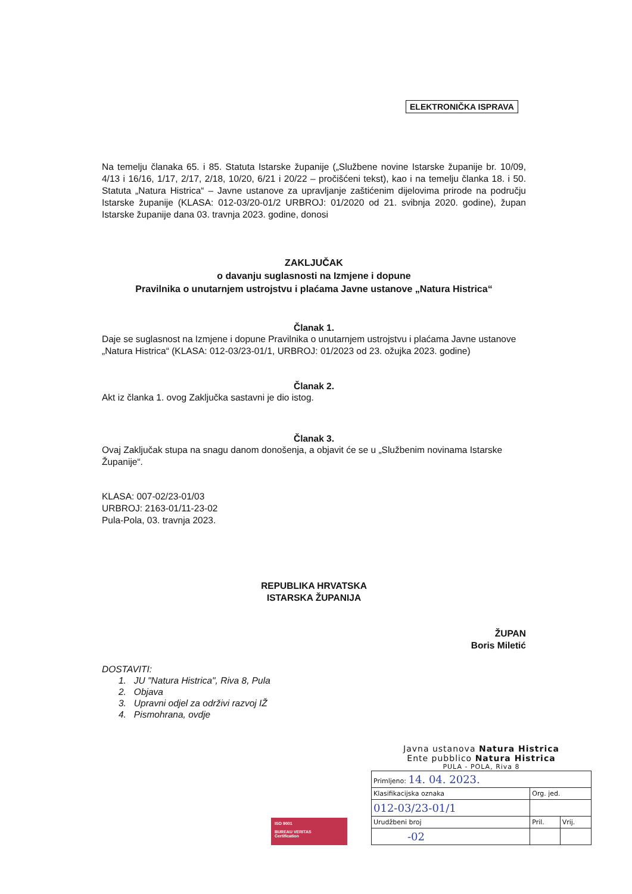ELEKTRONIČKA ISPRAVA
Na temelju članaka 65. i 85. Statuta Istarske županije („Službene novine Istarske županije br. 10/09, 4/13 i 16/16, 1/17, 2/17, 2/18, 10/20, 6/21 i 20/22 – pročišćeni tekst), kao i na temelju članka 18. i 50. Statuta „Natura Histrica“ – Javne ustanove za upravljanje zaštićenim dijelovima prirode na području Istarske županije (KLASA: 012-03/20-01/2 URBROJ: 01/2020 od 21. svibnja 2020. godine), župan Istarske županije dana 03. travnja 2023. godine, donosi
ZAKLJUČAK
o davanju suglasnosti na Izmjene i dopune
Pravilnika o unutarnjem ustrojstvu i plaćama Javne ustanove „Natura Histrica“
Članak 1.
Daje se suglasnost na Izmjene i dopune Pravilnika o unutarnjem ustrojstvu i plaćama Javne ustanove „Natura Histrica“ (KLASA: 012-03/23-01/1, URBROJ: 01/2023 od 23. ožujka 2023. godine)
Članak 2.
Akt iz članka 1. ovog Zaključka sastavni je dio istog.
Članak 3.
Ovaj Zaključak stupa na snagu danom donošenja, a objavit će se u „Službenim novinama Istarske Županije“.
KLASA: 007-02/23-01/03
URBROJ: 2163-01/11-23-02
Pula-Pola, 03. travnja 2023.
REPUBLIKA HRVATSKA
ISTARSKA ŽUPANIJA
ŽUPAN
Boris Miletić
DOSTAVITI:
1. JU "Natura Histrica", Riva 8, Pula
2. Objava
3. Upravni odjel za održivi razvoj IŽ
4. Pismohrana, ovdje
ISO 9001
BUREAU VERITAS
Certification
Javna ustanova Natura Histrica
Ente pubblico Natura Histrica
PULA - POLA, Riva 8
| Primljeno: 14. 04. 2023. | | |
| Klasifikacijska oznaka | Org. jed. | |
| 012-03/23-01/1 | | |
| Urudžbeni broj | Pril. | Vrij. |
| -02 | | |